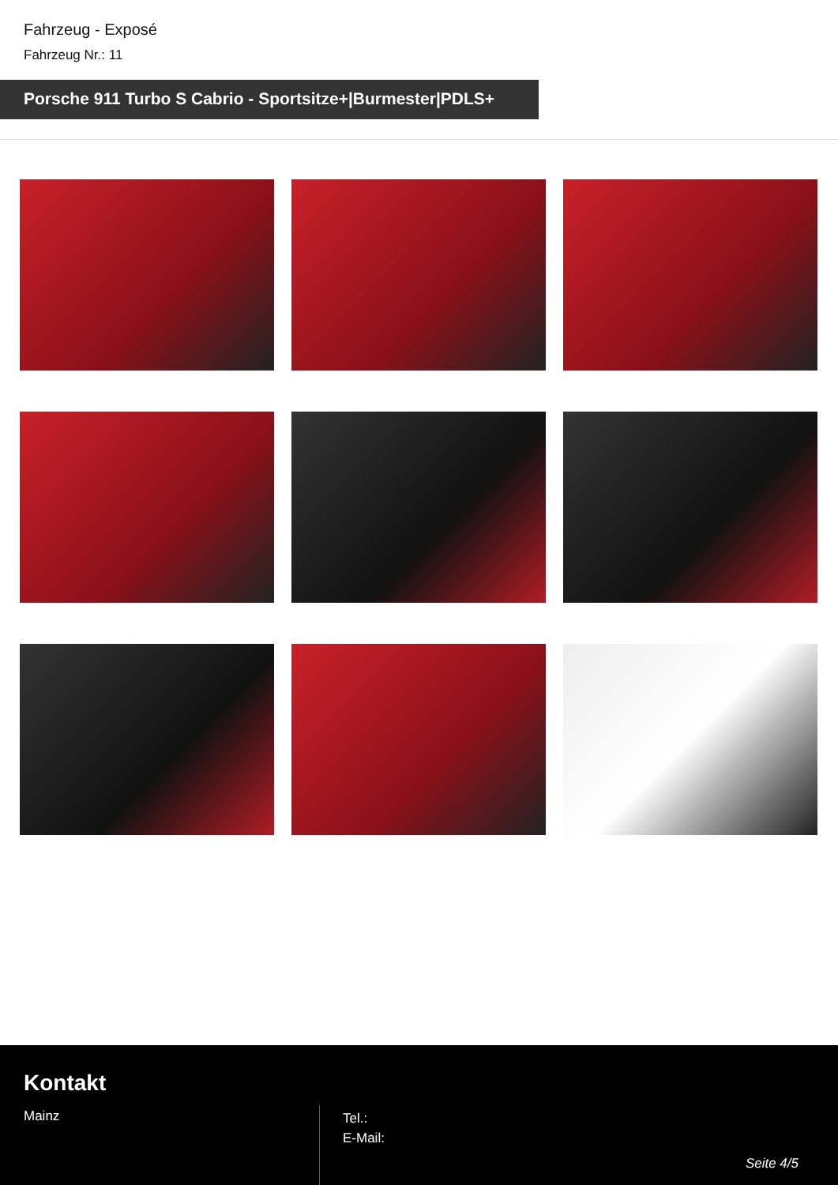Fahrzeug - Exposé
Fahrzeug Nr.: 11
Porsche 911 Turbo S Cabrio - Sportsitze+|Burmester|PDLS+
Kontakt
Mainz
Tel.:
E-Mail:
Seite 4/5